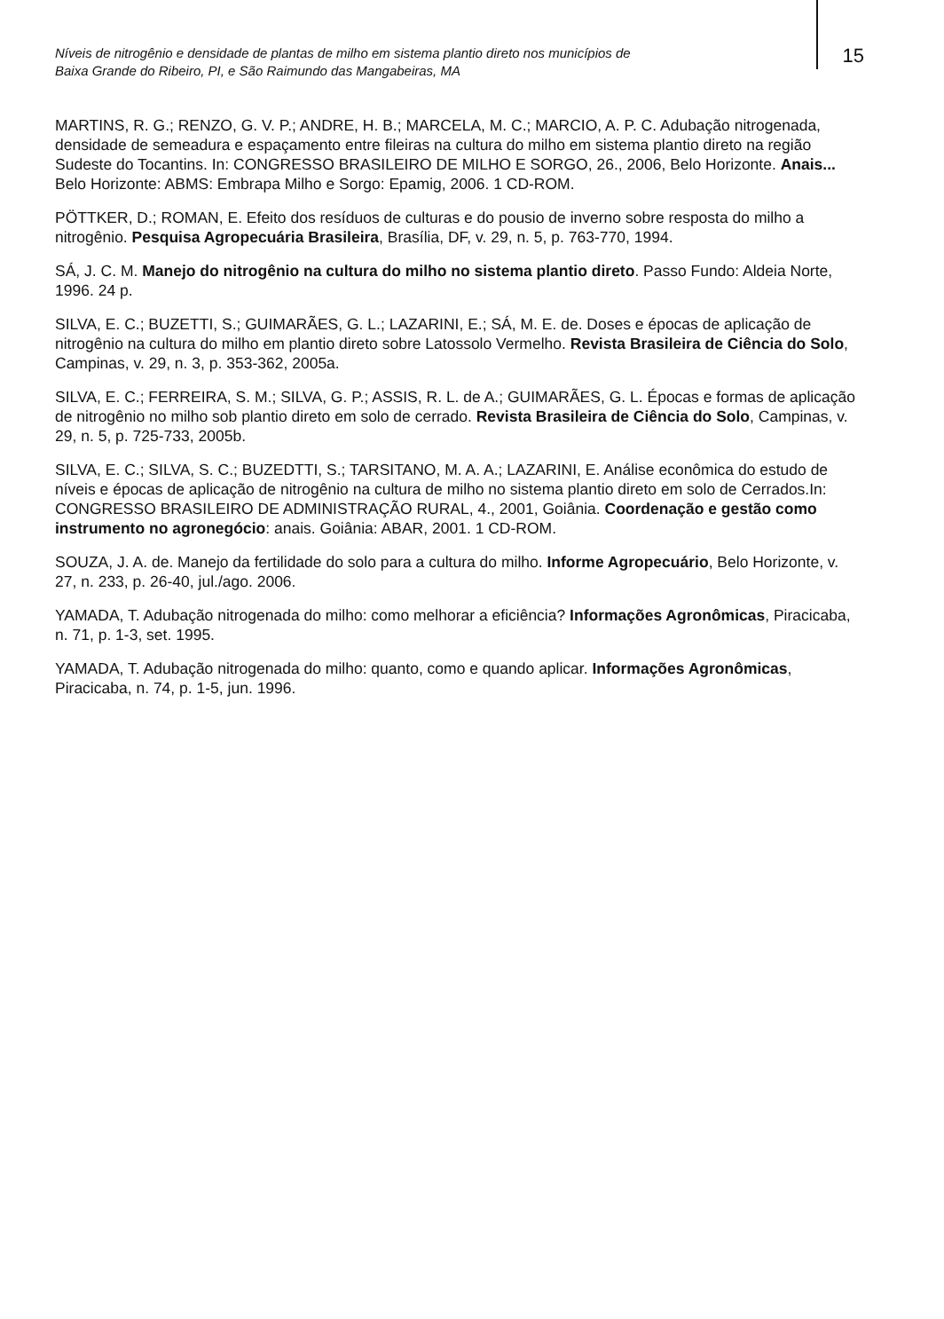Níveis de nitrogênio e densidade de plantas de milho em sistema plantio direto nos municípios de
Baixa Grande do Ribeiro, PI, e São Raimundo das Mangabeiras, MA
15
MARTINS, R. G.; RENZO, G. V. P.; ANDRE, H. B.; MARCELA, M. C.; MARCIO, A. P. C. Adubação nitrogenada, densidade de semeadura e espaçamento entre fileiras na cultura do milho em sistema plantio direto na região Sudeste do Tocantins. In: CONGRESSO BRASILEIRO DE MILHO E SORGO, 26., 2006, Belo Horizonte. Anais... Belo Horizonte: ABMS: Embrapa Milho e Sorgo: Epamig, 2006. 1 CD-ROM.
PÖTTKER, D.; ROMAN, E. Efeito dos resíduos de culturas e do pousio de inverno sobre resposta do milho a nitrogênio. Pesquisa Agropecuária Brasileira, Brasília, DF, v. 29, n. 5, p. 763-770, 1994.
SÁ, J. C. M. Manejo do nitrogênio na cultura do milho no sistema plantio direto. Passo Fundo: Aldeia Norte, 1996. 24 p.
SILVA, E. C.; BUZETTI, S.; GUIMARÃES, G. L.; LAZARINI, E.; SÁ, M. E. de. Doses e épocas de aplicação de nitrogênio na cultura do milho em plantio direto sobre Latossolo Vermelho. Revista Brasileira de Ciência do Solo, Campinas, v. 29, n. 3, p. 353-362, 2005a.
SILVA, E. C.; FERREIRA, S. M.; SILVA, G. P.; ASSIS, R. L. de A.; GUIMARÃES, G. L. Épocas e formas de aplicação de nitrogênio no milho sob plantio direto em solo de cerrado. Revista Brasileira de Ciência do Solo, Campinas, v. 29, n. 5, p. 725-733, 2005b.
SILVA, E. C.; SILVA, S. C.; BUZEDTTI, S.; TARSITANO, M. A. A.; LAZARINI, E. Análise econômica do estudo de níveis e épocas de aplicação de nitrogênio na cultura de milho no sistema plantio direto em solo de Cerrados.In: CONGRESSO BRASILEIRO DE ADMINISTRAÇÃO RURAL, 4., 2001, Goiânia. Coordenação e gestão como instrumento no agronegócio: anais. Goiânia: ABAR, 2001. 1 CD-ROM.
SOUZA, J. A. de. Manejo da fertilidade do solo para a cultura do milho. Informe Agropecuário, Belo Horizonte, v. 27, n. 233, p. 26-40, jul./ago. 2006.
YAMADA, T. Adubação nitrogenada do milho: como melhorar a eficiência? Informações Agronômicas, Piracicaba, n. 71, p. 1-3, set. 1995.
YAMADA, T. Adubação nitrogenada do milho: quanto, como e quando aplicar. Informações Agronômicas, Piracicaba, n. 74, p. 1-5, jun. 1996.